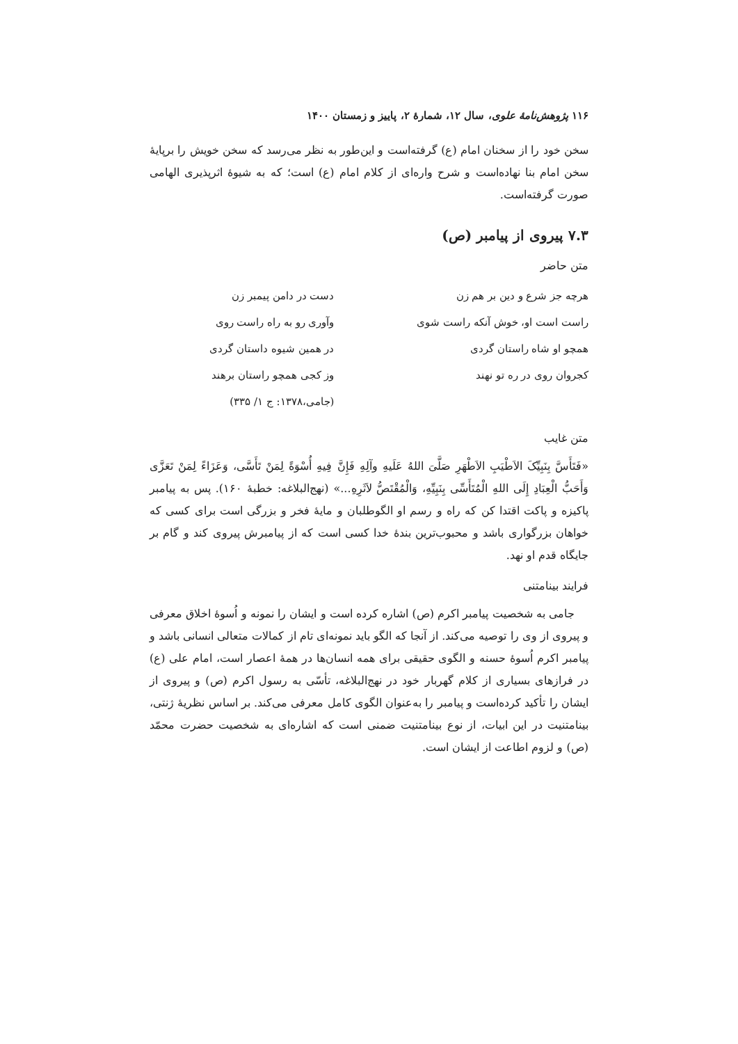۱۱۶ پژوهش‌نامهٔ علوی، سال ۱۲، شمارهٔ ۲، پاییز و زمستان ۱۴۰۰
سخن خود را از سخنان امام (ع) گرفته‌است و این‌طور به نظر می‌رسد که سخن خویش را برپایهٔ سخن امام بنا نهاده‌است و شرح واره‌ای از کلام امام (ع) است؛ که به شیوهٔ اثرپذیری الهامی صورت گرفته‌است.
۷.۳ پیروی از پیامبر (ص)
متن حاضر
| هرچه جز شرع و دین بر هم زن | دست در دامن پیمبر زن |
| راست است او، خوش آنکه راست شوی | وآوری رو به راه راست روی |
| همچو او شاه راستان گردی | در همین شیوه داستان گردی |
| کجروان روی در ره تو نهند | وز کجی همچو راستان برهند |
| | (جامی،۱۳۷۸: ج ۱/ ۳۳۵) |
متن غایب
«فَتَأَسَّ بِنَبِیِّکَ الاَطْیَبِ الاَطْهَرِ صَلَّیَ اللهُ عَلَیهِ وآلِهِ فَإِنَّ فِیهِ أُسْوَةً لِمَنْ تَأَسَّی، وَعَزَاءً لِمَنْ تَعَزَّی وَأَحَبُّ الْعِبَادِ إِلَی اللهِ الْمُتَأَسِّی بِنَبِیِّهِ، وَالْمُقْتَصُّ لاَثَرِهِ...» (نهج‌البلاغه: خطبهٔ ۱۶۰). پس به پیامبر پاکیزه و پاکت اقتدا کن که راه و رسم او الگوطلبان و مایهٔ فخر و بزرگی است برای کسی که خواهان بزرگواری باشد و محبوب‌ترین بندهٔ خدا کسی است که از پیامبرش پیروی کند و گام بر جایگاه قدم او نهد.
فرایند بینامتنی
جامی به شخصیت پیامبر اکرم (ص) اشاره کرده است و ایشان را نمونه و اُسوهٔ اخلاق معرفی و پیروی از وی را توصیه می‌کند. از آنجا که الگو باید نمونه‌ای تام از کمالات متعالی انسانی باشد و پیامبر اکرم اُسوهٔ حسنه و الگوی حقیقی برای همه انسان‌ها در همهٔ اعصار است، امام علی (ع) در فرازهای بسیاری از کلام گهربار خود در نهج‌البلاغه، تأسّی به رسول اکرم (ص) و پیروی از ایشان را تأکید کرده‌است و پیامبر را به‌عنوان الگوی کامل معرفی می‌کند. بر اساس نظریهٔ ژنتی، بینامتنیت در این ابیات، از نوع بینامتنیت ضمنی است که اشاره‌ای به شخصیت حضرت محمّد (ص) و لزوم اطاعت از ایشان است.